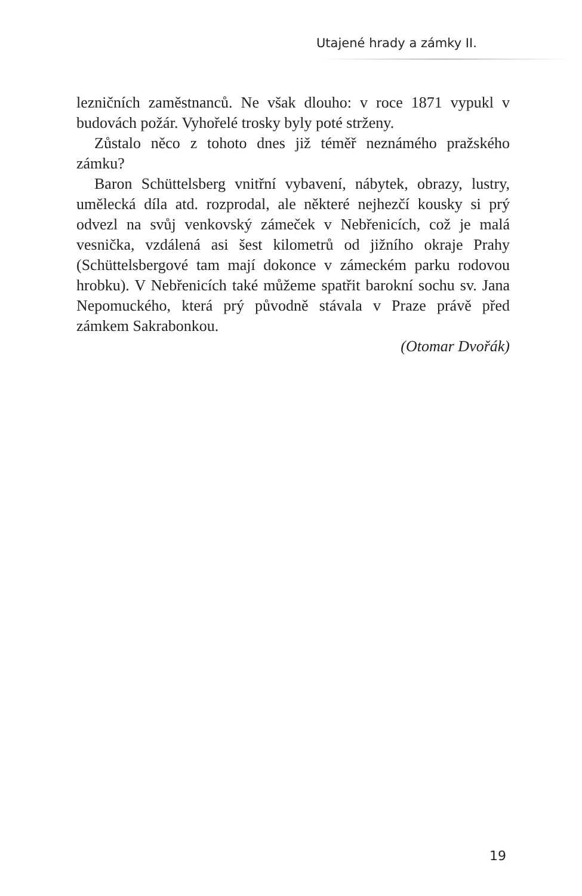Utajené hrady a zámky II.
lezničních zaměstnanců. Ne však dlouho: v roce 1871 vypukl v budovách požár. Vyhořelé trosky byly poté strženy.
Zůstalo něco z tohoto dnes již téměř neznámého pražského zámku?
Baron Schüttelsberg vnitřní vybavení, nábytek, obrazy, lustry, umělecká díla atd. rozprodal, ale některé nejhezčí kousky si prý odvezl na svůj venkovský zámeček v Nebřenicích, což je malá vesnička, vzdálená asi šest kilometrů od jižního okraje Prahy (Schüttelsbergové tam mají dokonce v zámeckém parku rodovou hrobku). V Nebřenicích také můžeme spatřit barokní sochu sv. Jana Nepomuckého, která prý původně stávala v Praze právě před zámkem Sakrabonkou.
(Otomar Dvořák)
19